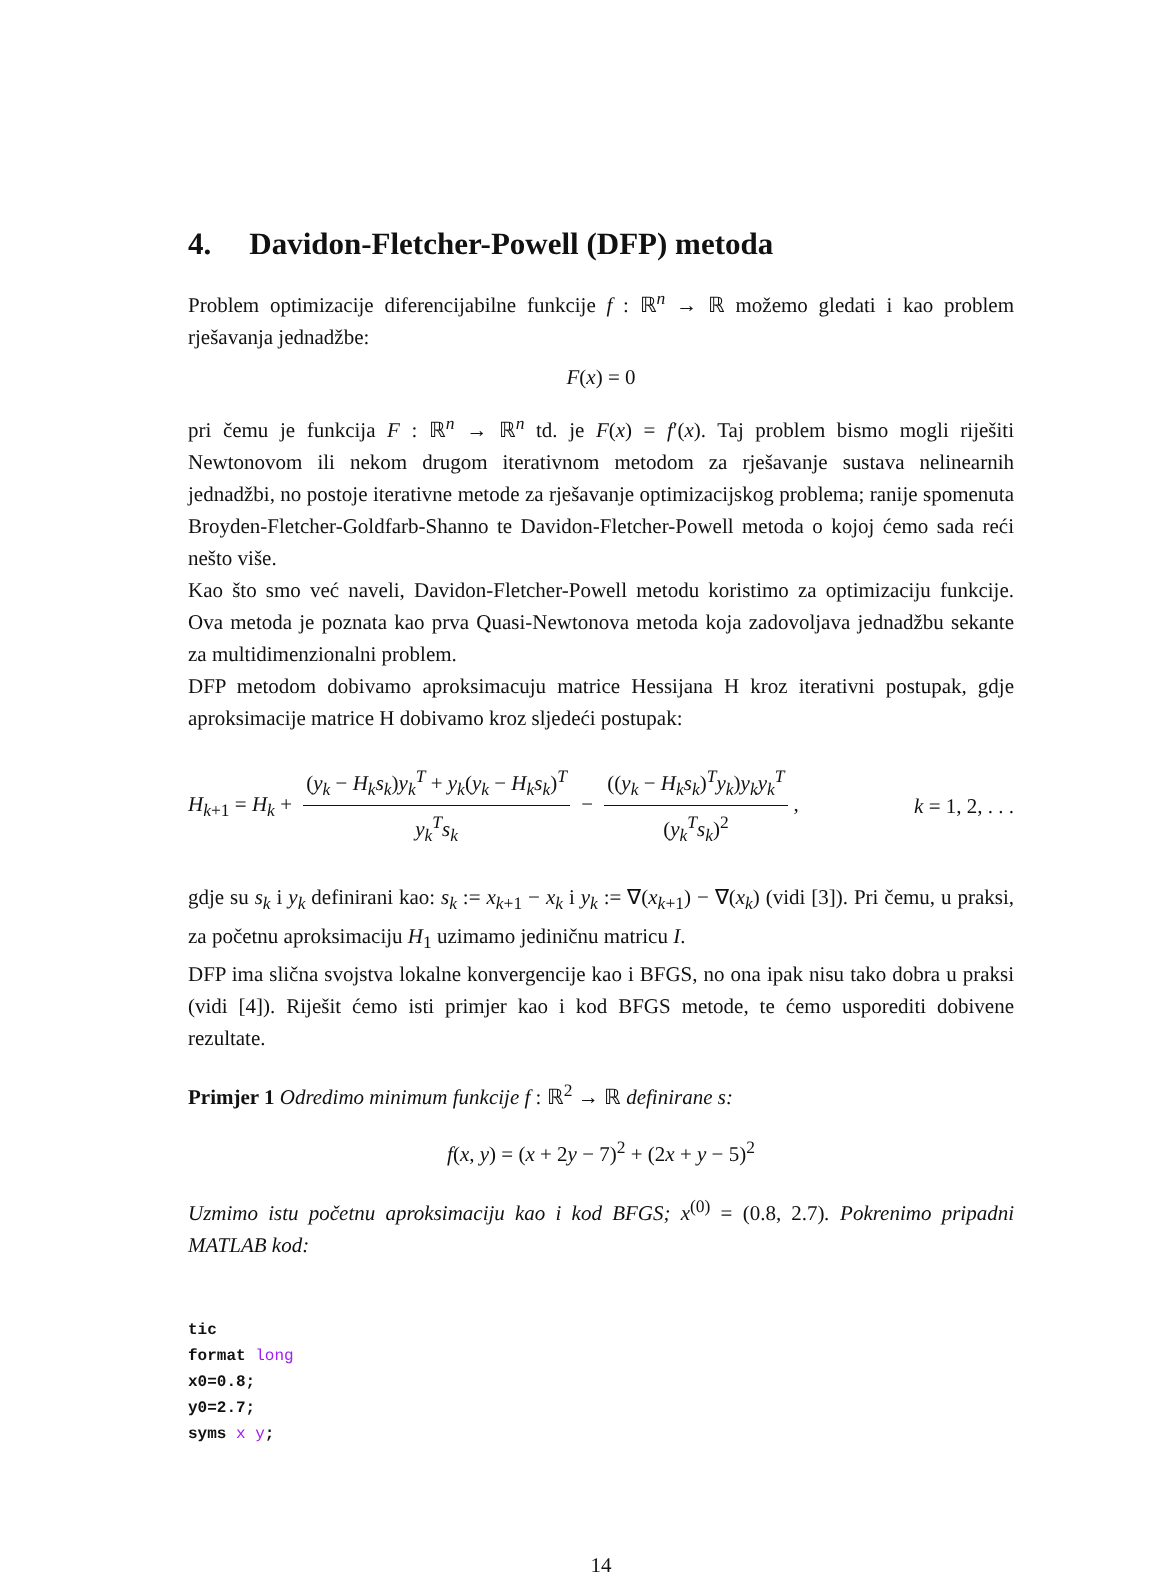4. Davidon-Fletcher-Powell (DFP) metoda
Problem optimizacije diferencijabilne funkcije f : ℝ<sup>n</sup> → ℝ možemo gledati i kao problem rješavanja jednadžbe:
F(x) = 0
pri čemu je funkcija F : ℝ<sup>n</sup> → ℝ<sup>n</sup> td. je F(x) = f′(x). Taj problem bismo mogli riješiti Newtonovom ili nekom drugom iterativnom metodom za rješavanje sustava nelinearnih jednadžbi, no postoje iterativne metode za rješavanje optimizacijskog problema; ranije spomenuta Broyden-Fletcher-Goldfarb-Shanno te Davidon-Fletcher-Powell metoda o kojoj ćemo sada reći nešto više.
Kao što smo već naveli, Davidon-Fletcher-Powell metodu koristimo za optimizaciju funkcije. Ova metoda je poznata kao prva Quasi-Newtonova metoda koja zadovoljava jednadžbu sekante za multidimenzionalni problem.
DFP metodom dobivamo aproksimacuju matrice Hessijana H kroz iterativni postupak, gdje aproksimacije matrice H dobivamo kroz sljedeći postupak:
H<sub>k+1</sub> = H<sub>k</sub> + (y<sub>k</sub> − H<sub>k</sub>s<sub>k</sub>)y<sub>k</sub><sup>T</sup> + y<sub>k</sub>(y<sub>k</sub> − H<sub>k</sub>s<sub>k</sub>)<sup>T</sup> y<sub>k</sub><sup>T</sup>s<sub>k</sub> − ((y<sub>k</sub> − H<sub>k</sub>s<sub>k</sub>)<sup>T</sup>y<sub>k</sub>)y<sub>k</sub>y<sub>k</sub><sup>T</sup> (y<sub>k</sub><sup>T</sup>s<sub>k</sub>)<sup>2</sup>, k = 1, 2, . . .
gdje su s<sub>k</sub> i y<sub>k</sub> definirani kao: s<sub>k</sub> := x<sub>k+1</sub> − x<sub>k</sub> i y<sub>k</sub> := ∇(x<sub>k+1</sub>) − ∇(x<sub>k</sub>) (vidi [3]). Pri čemu, u praksi, za početnu aproksimaciju H<sub>1</sub> uzimamo jediničnu matricu I.
DFP ima slična svojstva lokalne konvergencije kao i BFGS, no ona ipak nisu tako dobra u praksi (vidi [4]). Riješit ćemo isti primjer kao i kod BFGS metode, te ćemo usporediti dobivene rezultate.
Primjer 1 Odredimo minimum funkcije f : ℝ<sup>2</sup> → ℝ definirane s:
f(x, y) = (x + 2y − 7)<sup>2</sup> + (2x + y − 5)<sup>2</sup>
Uzmimo istu početnu aproksimaciju kao i kod BFGS; x<sup>(0)</sup> = (0.8, 2.7). Pokrenimo pripadni MATLAB kod:
tic
format long
x0=0.8;
y0=2.7;
syms x y;
14